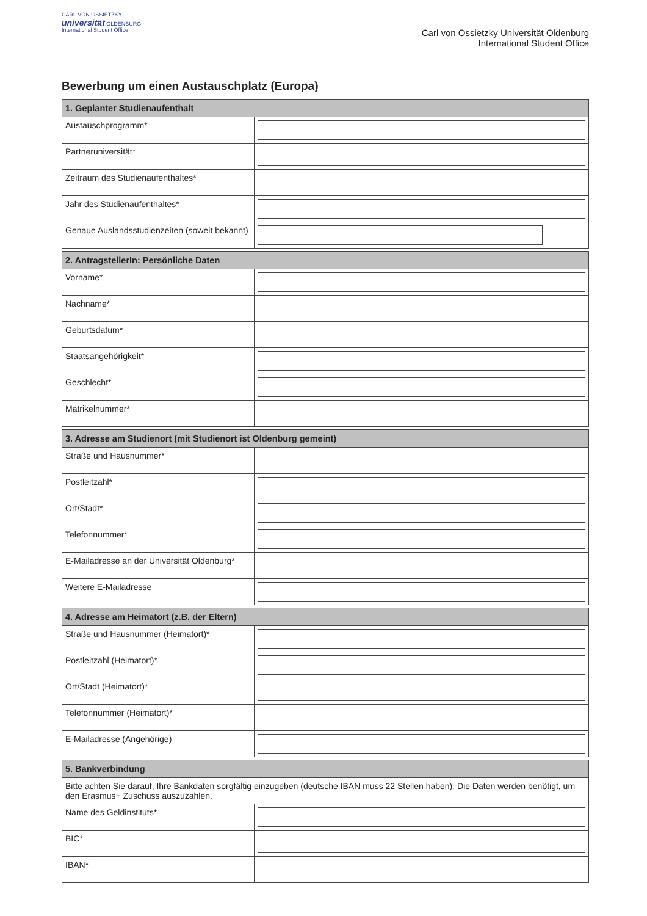CARL VON OSSIETZKY
universität OLDENBURG
International Student Office
Carl von Ossietzky Universität Oldenburg
International Student Office
Bewerbung um einen Austauschplatz (Europa)
| 1. Geplanter Studienaufenthalt | |
| --- | --- |
| Austauschprogramm* | |
| Partneruniversität* | |
| Zeitraum des Studienaufenthaltes* | |
| Jahr des Studienaufenthaltes* | |
| Genaue Auslandsstudienzeiten (soweit bekannt) | |
| 2. AntragstellerIn: Persönliche Daten | |
| --- | --- |
| Vorname* | |
| Nachname* | |
| Geburtsdatum* | |
| Staatsangehörigkeit* | |
| Geschlecht* | |
| Matrikelnummer* | |
| 3. Adresse am Studienort (mit Studienort ist Oldenburg gemeint) | |
| --- | --- |
| Straße und Hausnummer* | |
| Postleitzahl* | |
| Ort/Stadt* | |
| Telefonnummer* | |
| E-Mailadresse an der Universität Oldenburg* | |
| Weitere E-Mailadresse | |
| 4. Adresse am Heimatort (z.B. der Eltern) | |
| --- | --- |
| Straße und Hausnummer (Heimatort)* | |
| Postleitzahl (Heimatort)* | |
| Ort/Stadt (Heimatort)* | |
| Telefonnummer (Heimatort)* | |
| E-Mailadresse (Angehörige) | |
| 5. Bankverbindung | |
| --- | --- |
| Bitte achten Sie darauf, Ihre Bankdaten sorgfältig einzugeben (deutsche IBAN muss 22 Stellen haben). Die Daten werden benötigt, um den Erasmus+ Zuschuss auszuzahlen. | |
| Name des Geldinstituts* | |
| BIC* | |
| IBAN* | |